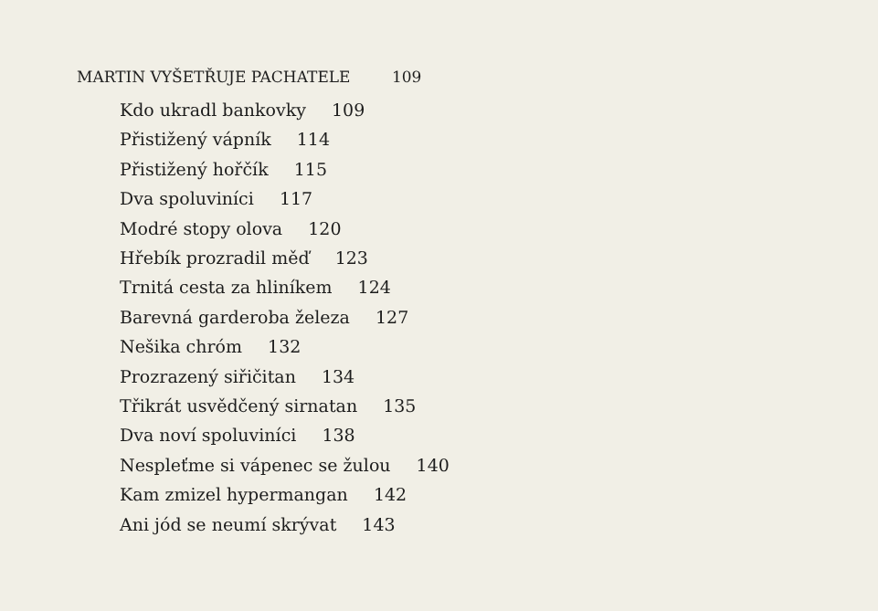MARTIN VYŠETŘUJE PACHATELE 109
Kdo ukradl bankovky 109
Přistižený vápník 114
Přistižený hořčík 115
Dva spoluviníci 117
Modré stopy olova 120
Hřebík prozradil měď 123
Trnitá cesta za hliníkem 124
Barevná garderoba železa 127
Nešika chróm 132
Prozrazený siřičitan 134
Třikrát usvědčený sirnatan 135
Dva noví spoluviníci 138
Nespleťme si vápenec se žulou 140
Kam zmizel hypermangan 142
Ani jód se neumí skrývat 143